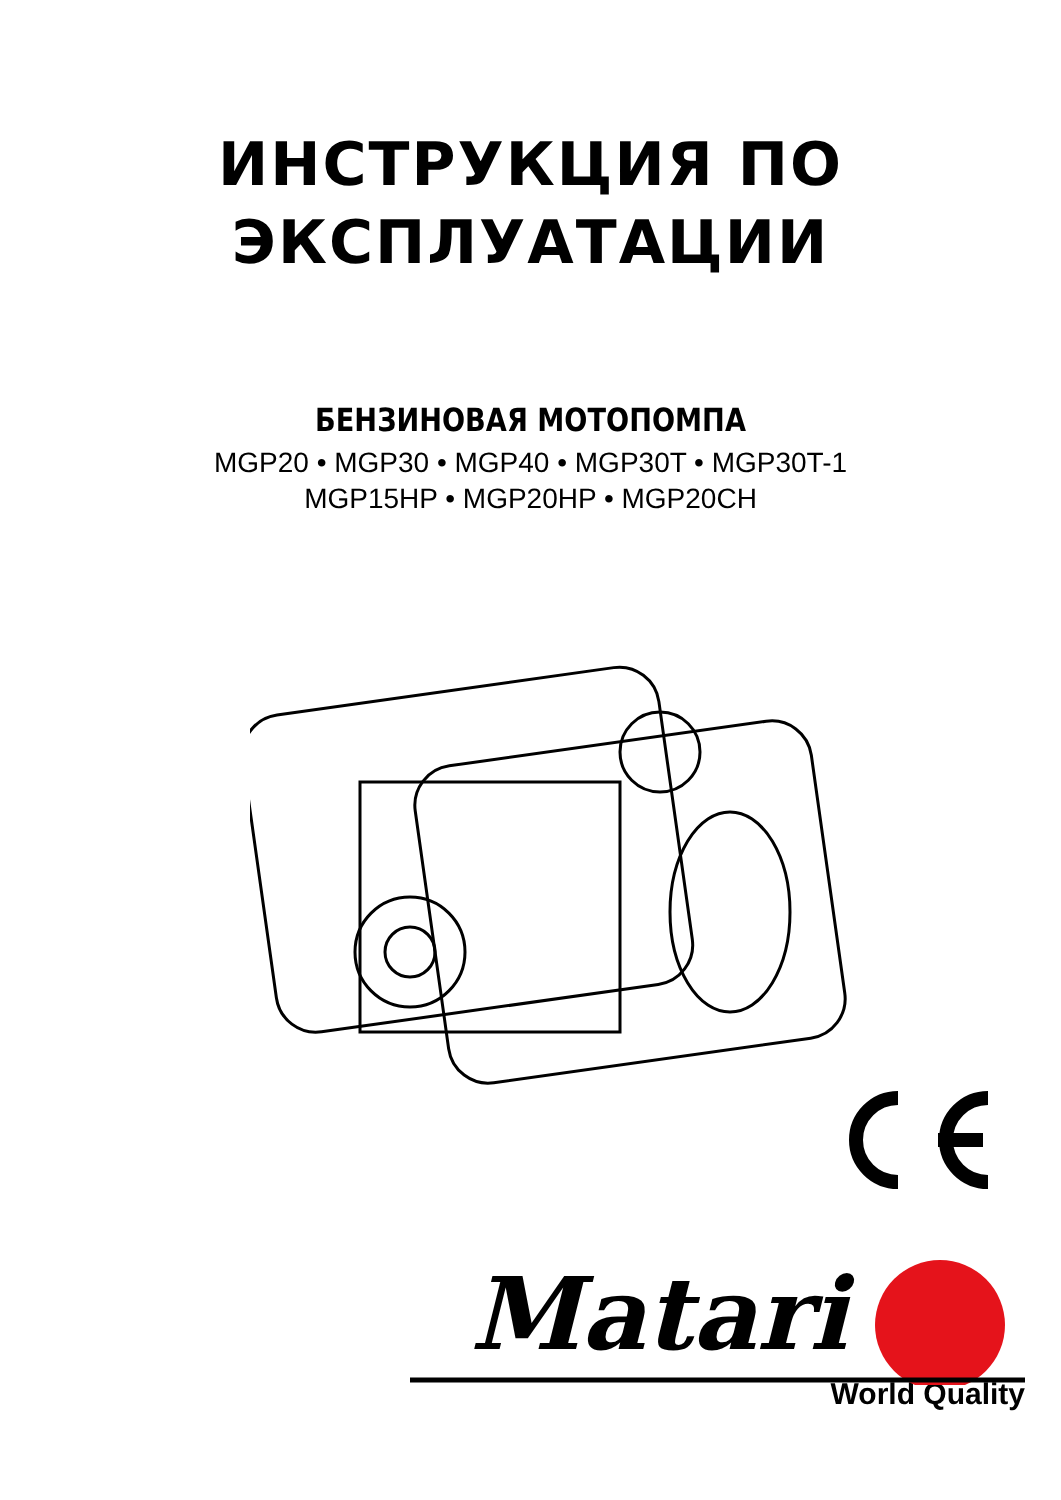ИНСТРУКЦИЯ ПО
ЭКСПЛУАТАЦИИ
БЕНЗИНОВАЯ МОТОПОМПА
MGP20 • MGP30 • MGP40 • MGP30T • MGP30T-1
MGP15HP • MGP20HP • MGP20CH
Matari
World Quality